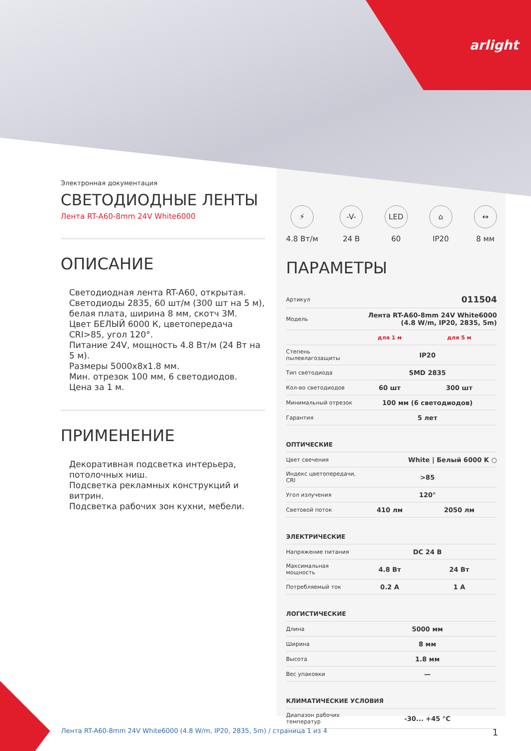arlight
Электронная документация
СВЕТОДИОДНЫЕ ЛЕНТЫ
Лента RT-A60-8mm 24V White6000
ОПИСАНИЕ
Светодиодная лента RT-A60, открытая.
Светодиоды 2835, 60 шт/м (300 шт на 5 м), белая плата, ширина 8 мм, скотч 3M.
Цвет БЕЛЫЙ 6000 К, цветопередача CRI>85, угол 120°.
Питание 24V, мощность 4.8 Вт/м (24 Вт на 5 м).
Размеры 5000x8x1.8 мм.
Мин. отрезок 100 мм, 6 светодиодов.
Цена за 1 м.
ПРИМЕНЕНИЕ
Декоративная подсветка интерьера, потолочных ниш.
Подсветка рекламных конструкций и витрин.
Подсветка рабочих зон кухни, мебели.
⚡
4.8 Вт/м
-V-
24 В
LED
60
⌂
IP20
↔
8 мм
ПАРАМЕТРЫ
| Артикул | 011504 | |
| Модель | Лента RT-A60-8mm 24V White6000 (4.8 W/m, IP20, 2835, 5m) | |
| | для 1 м | для 5 м |
| Степень пылевлагозащиты | IP20 | |
| Тип светодиода | SMD 2835 | |
| Кол-во светодиодов | 60 шт | 300 шт |
| Минимальный отрезок | 100 мм (6 светодиодов) | |
| Гарантия | 5 лет | |
| ОПТИЧЕСКИЕ | | |
| Цвет свечения | White / Белый 6000 K ○ | |
| Индекс цветопередачи, CRI | >85 | |
| Угол излучения | 120° | |
| Световой поток | 410 лм | 2050 лм |
| ЭЛЕКТРИЧЕСКИЕ | | |
| Напряжение питания | DC 24 В | |
| Максимальная мощность | 4.8 Вт | 24 Вт |
| Потребляемый ток | 0.2 А | 1 А |
| ЛОГИСТИЧЕСКИЕ | | |
| Длина | 5000 мм | |
| Ширина | 8 мм | |
| Высота | 1.8 мм | |
| Вес упаковки | — | |
| КЛИМАТИЧЕСКИЕ УСЛОВИЯ | | |
| Диапазон рабочих температур | -30... +45 °С | |
Лента RT-A60-8mm 24V White6000 (4.8 W/m, IP20, 2835, 5m) / страница 1 из 4
1